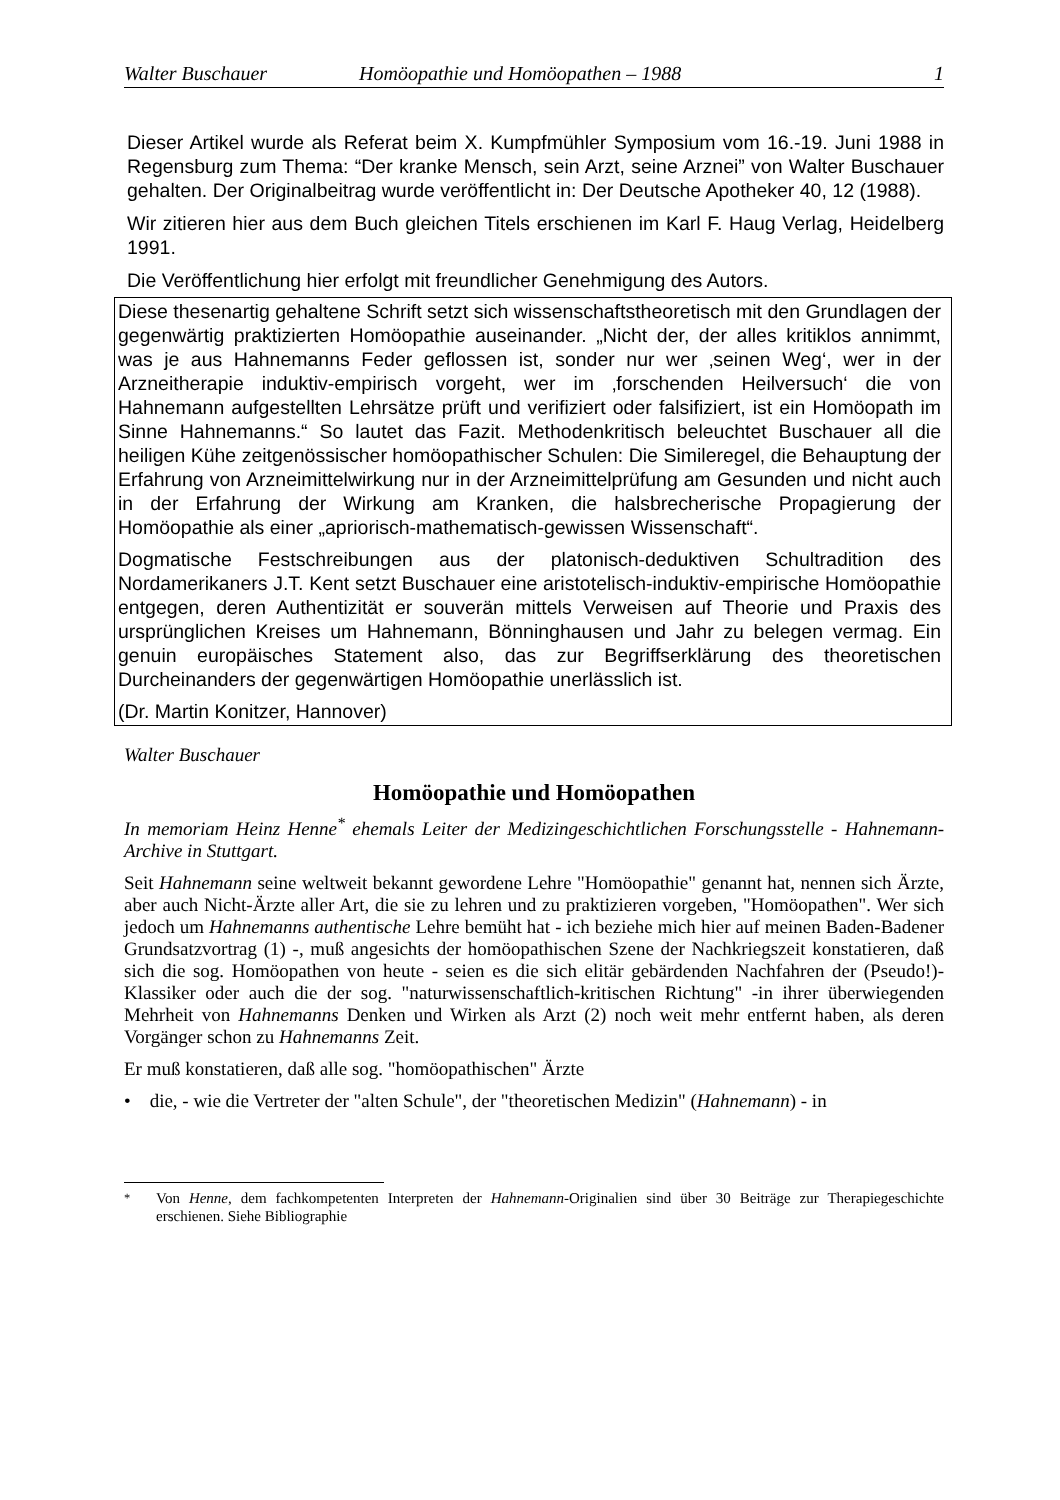Walter Buschauer Homöopathie und Homöopathen – 1988 1
Dieser Artikel wurde als Referat beim X. Kumpfmühler Symposium vom 16.-19. Juni 1988 in Regensburg zum Thema: “Der kranke Mensch, sein Arzt, seine Arznei” von Walter Buschauer gehalten. Der Originalbeitrag wurde veröffentlicht in: Der Deutsche Apotheker 40, 12 (1988).
Wir zitieren hier aus dem Buch gleichen Titels erschienen im Karl F. Haug Verlag, Heidelberg 1991.
Die Veröffentlichung hier erfolgt mit freundlicher Genehmigung des Autors.
Diese thesenartig gehaltene Schrift setzt sich wissenschaftstheoretisch mit den Grundlagen der gegenwärtig praktizierten Homöopathie auseinander. „Nicht der, der alles kritiklos annimmt, was je aus Hahnemanns Feder geflossen ist, sonder nur wer ‚seinen Weg‘, wer in der Arzneitherapie induktiv-empirisch vorgeht, wer im ‚forschenden Heilversuch‘ die von Hahnemann aufgestellten Lehrsätze prüft und verifiziert oder falsifiziert, ist ein Homöopath im Sinne Hahnemanns.“ So lautet das Fazit. Methodenkritisch beleuchtet Buschauer all die heiligen Kühe zeitgenössischer homöopathischer Schulen: Die Simileregel, die Behauptung der Erfahrung von Arzneimittelwirkung nur in der Arzneimittelprüfung am Gesunden und nicht auch in der Erfahrung der Wirkung am Kranken, die halsbrecherische Propagierung der Homöopathie als einer „apriorisch-mathematisch-gewissen Wissenschaft“.
Dogmatische Festschreibungen aus der platonisch-deduktiven Schultradition des Nordamerikaners J.T. Kent setzt Buschauer eine aristotelisch-induktiv-empirische Homöopathie entgegen, deren Authentizität er souverän mittels Verweisen auf Theorie und Praxis des ursprünglichen Kreises um Hahnemann, Bönninghausen und Jahr zu belegen vermag. Ein genuin europäisches Statement also, das zur Begriffserklärung des theoretischen Durcheinanders der gegenwärtigen Homöopathie unerlässlich ist.
(Dr. Martin Konitzer, Hannover)
Walter Buschauer
Homöopathie und Homöopathen
In memoriam Heinz Henne<sup>*</sup> ehemals Leiter der Medizingeschichtlichen Forschungsstelle - Hahnemann-Archive in Stuttgart.
Seit Hahnemann seine weltweit bekannt gewordene Lehre "Homöopathie" genannt hat, nennen sich Ärzte, aber auch Nicht-Ärzte aller Art, die sie zu lehren und zu praktizieren vorgeben, "Homöopathen". Wer sich jedoch um Hahnemanns authentische Lehre bemüht hat - ich beziehe mich hier auf meinen Baden-Badener Grundsatzvortrag (1) -, muß angesichts der homöopathischen Szene der Nachkriegszeit konstatieren, daß sich die sog. Homöopathen von heute - seien es die sich elitär gebärdenden Nachfahren der (Pseudo!)-Klassiker oder auch die der sog. "naturwissenschaftlich-kritischen Richtung" -in ihrer überwiegenden Mehrheit von Hahnemanns Denken und Wirken als Arzt (2) noch weit mehr entfernt haben, als deren Vorgänger schon zu Hahnemanns Zeit.
Er muß konstatieren, daß alle sog. "homöopathischen" Ärzte
• die, - wie die Vertreter der "alten Schule", der "theoretischen Medizin" (Hahnemann) - in
<sup>*</sup> Von Henne, dem fachkompetenten Interpreten der Hahnemann-Originalien sind über 30 Beiträge zur Therapiegeschichte erschienen. Siehe Bibliographie